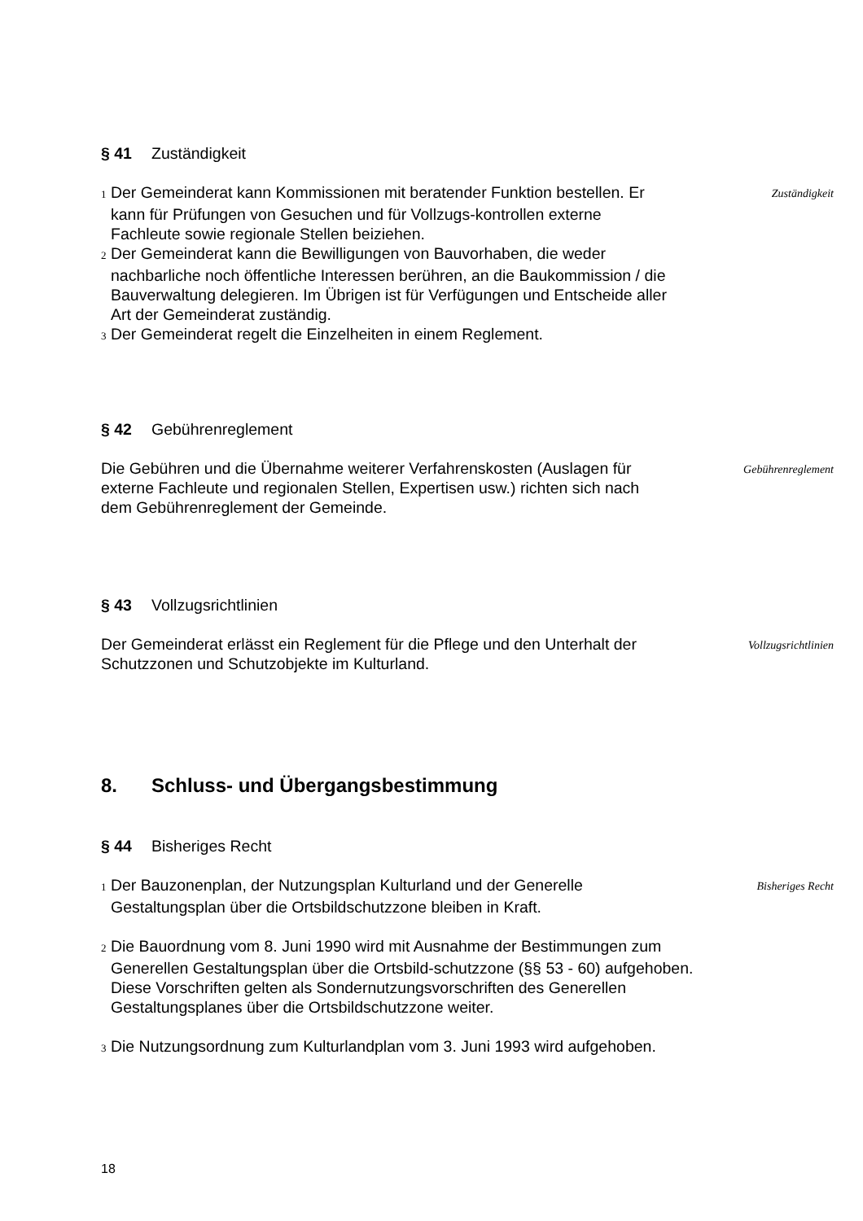§ 41 Zuständigkeit
1 Der Gemeinderat kann Kommissionen mit beratender Funktion bestellen. Er kann für Prüfungen von Gesuchen und für Vollzugs-kontrollen externe Fachleute sowie regionale Stellen beiziehen.
2 Der Gemeinderat kann die Bewilligungen von Bauvorhaben, die weder nachbarliche noch öffentliche Interessen berühren, an die Baukommission / die Bauverwaltung delegieren. Im Übrigen ist für Verfügungen und Entscheide aller Art der Gemeinderat zuständig.
3 Der Gemeinderat regelt die Einzelheiten in einem Reglement.
Zuständigkeit
§ 42 Gebührenreglement
Die Gebühren und die Übernahme weiterer Verfahrenskosten (Auslagen für externe Fachleute und regionalen Stellen, Expertisen usw.) richten sich nach dem Gebührenreglement der Gemeinde.
Gebührenreglement
§ 43 Vollzugsrichtlinien
Der Gemeinderat erlässt ein Reglement für die Pflege und den Unterhalt der Schutzzonen und Schutzobjekte im Kulturland.
Vollzugsrichtlinien
8. Schluss- und Übergangsbestimmung
§ 44 Bisheriges Recht
1 Der Bauzonenplan, der Nutzungsplan Kulturland und der Generelle Gestaltungsplan über die Ortsbildschutzzone bleiben in Kraft.
Bisheriges Recht
2 Die Bauordnung vom 8. Juni 1990 wird mit Ausnahme der Bestimmungen zum Generellen Gestaltungsplan über die Ortsbild-schutzzone (§§ 53 - 60) aufgehoben.
Diese Vorschriften gelten als Sondernutzungsvorschriften des Generellen Gestaltungsplanes über die Ortsbildschutzzone weiter.
3 Die Nutzungsordnung zum Kulturlandplan vom 3. Juni 1993 wird aufgehoben.
18